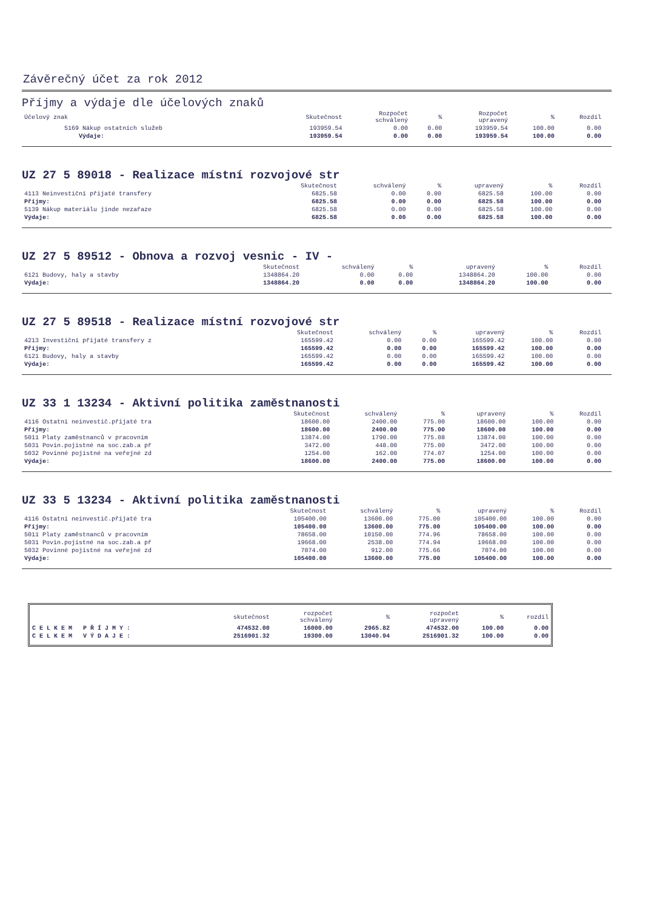Závěrečný účet za rok 2012
Příjmy a výdaje dle účelových znaků
| Účelový znak | Skutečnost | Rozpočet schválený | % | Rozpočet upravený | % | Rozdíl |
| --- | --- | --- | --- | --- | --- | --- |
| 5169 Nákup ostatních služeb | 193959.54 | 0.00 | 0.00 | 193959.54 | 100.00 | 0.00 |
| Výdaje: | 193959.54 | 0.00 | 0.00 | 193959.54 | 100.00 | 0.00 |
UZ 27 5 89018 - Realizace místní rozvojové str
| | Skutečnost | schválený | % | upravený | % | Rozdíl |
| --- | --- | --- | --- | --- | --- | --- |
| 4113 Neinvestiční přijaté transfery | 6825.58 | 0.00 | 0.00 | 6825.58 | 100.00 | 0.00 |
| Příjmy: | 6825.58 | 0.00 | 0.00 | 6825.58 | 100.00 | 0.00 |
| 5139 Nákup materiálu jinde nezařaze | 6825.58 | 0.00 | 0.00 | 6825.58 | 100.00 | 0.00 |
| Výdaje: | 6825.58 | 0.00 | 0.00 | 6825.58 | 100.00 | 0.00 |
UZ 27 5 89512 - Obnova a rozvoj vesnic - IV -
| | Skutečnost | schválený | % | upravený | % | Rozdíl |
| --- | --- | --- | --- | --- | --- | --- |
| 6121 Budovy, haly a stavby | 1348864.20 | 0.00 | 0.00 | 1348864.20 | 100.00 | 0.00 |
| Výdaje: | 1348864.20 | 0.00 | 0.00 | 1348864.20 | 100.00 | 0.00 |
UZ 27 5 89518 - Realizace místní rozvojové str
| | Skutečnost | schválený | % | upravený | % | Rozdíl |
| --- | --- | --- | --- | --- | --- | --- |
| 4213 Investiční přijaté transfery z | 165599.42 | 0.00 | 0.00 | 165599.42 | 100.00 | 0.00 |
| Příjmy: | 165599.42 | 0.00 | 0.00 | 165599.42 | 100.00 | 0.00 |
| 6121 Budovy, haly a stavby | 165599.42 | 0.00 | 0.00 | 165599.42 | 100.00 | 0.00 |
| Výdaje: | 165599.42 | 0.00 | 0.00 | 165599.42 | 100.00 | 0.00 |
UZ 33 1 13234 - Aktivní politika zaměstnanosti
| | Skutečnost | schválený | % | upravený | % | Rozdíl |
| --- | --- | --- | --- | --- | --- | --- |
| 4116 Ostatní neinvestič.přijaté tra | 18600.00 | 2400.00 | 775.00 | 18600.00 | 100.00 | 0.00 |
| Příjmy: | 18600.00 | 2400.00 | 775.00 | 18600.00 | 100.00 | 0.00 |
| 5011 Platy zaměstnanců v pracovním | 13874.00 | 1790.00 | 775.08 | 13874.00 | 100.00 | 0.00 |
| 5031 Povin.pojistné na soc.zab.a př | 3472.00 | 448.00 | 775.00 | 3472.00 | 100.00 | 0.00 |
| 5032 Povinné pojistné na veřejné zd | 1254.00 | 162.00 | 774.07 | 1254.00 | 100.00 | 0.00 |
| Výdaje: | 18600.00 | 2400.00 | 775.00 | 18600.00 | 100.00 | 0.00 |
UZ 33 5 13234 - Aktivní politika zaměstnanosti
| | Skutečnost | schválený | % | upravený | % | Rozdíl |
| --- | --- | --- | --- | --- | --- | --- |
| 4116 Ostatní neinvestič.přijaté tra | 105400.00 | 13600.00 | 775.00 | 105400.00 | 100.00 | 0.00 |
| Příjmy: | 105400.00 | 13600.00 | 775.00 | 105400.00 | 100.00 | 0.00 |
| 5011 Platy zaměstnanců v pracovním | 78658.00 | 10150.00 | 774.96 | 78658.00 | 100.00 | 0.00 |
| 5031 Povin.pojistné na soc.zab.a př | 19668.00 | 2538.00 | 774.94 | 19668.00 | 100.00 | 0.00 |
| 5032 Povinné pojistné na veřejné zd | 7074.00 | 912.00 | 775.66 | 7074.00 | 100.00 | 0.00 |
| Výdaje: | 105400.00 | 13600.00 | 775.00 | 105400.00 | 100.00 | 0.00 |
| | skutečnost | rozpočet schválený | % | rozpočet upravený | % | rozdíl |
| --- | --- | --- | --- | --- | --- | --- |
| C E L K E M P Ř Í J M Y : | 474532.00 | 16000.00 | 2965.82 | 474532.00 | 100.00 | 0.00 |
| C E L K E M V Ý D A J E : | 2516901.32 | 19300.00 | 13040.94 | 2516901.32 | 100.00 | 0.00 |